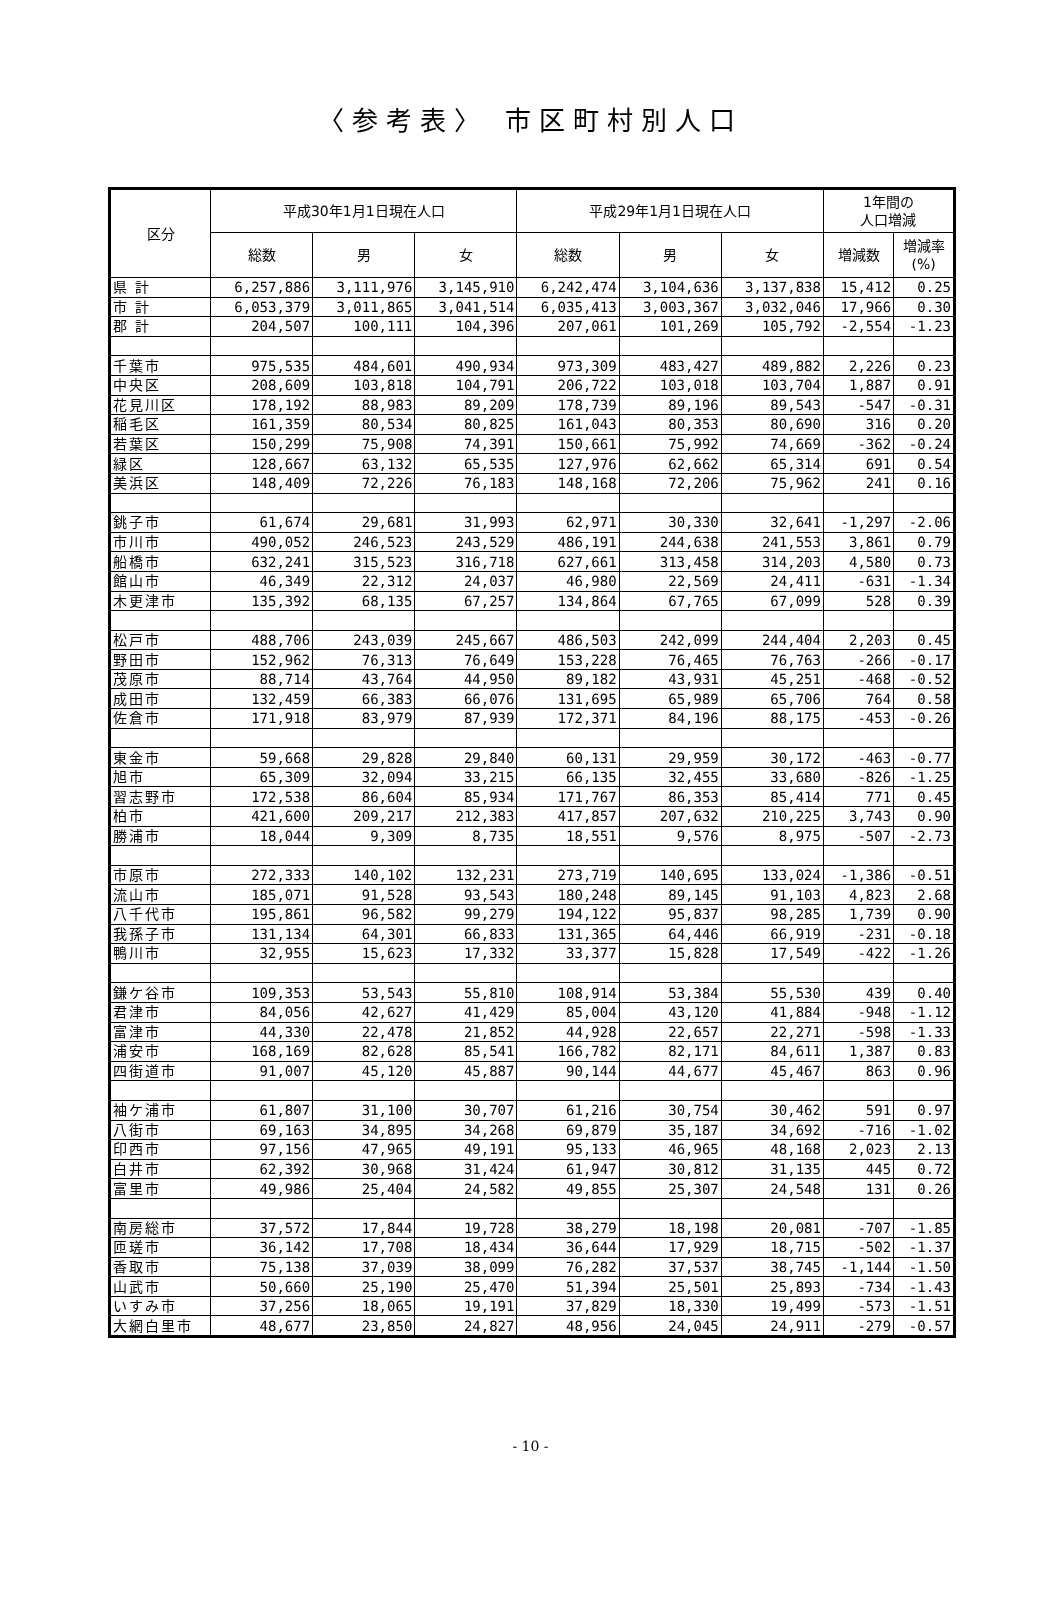〈参考表〉 市区町村別人口
| 区分 | 平成30年1月1日現在人口 | | | 平成29年1月1日現在人口 | | | 1年間の 人口増減 | |
| --- | --- | --- | --- | --- | --- | --- | --- | --- |
| | 総数 | 男 | 女 | 総数 | 男 | 女 | 増減数 | 増減率 (%) |
| 県 計 | 6,257,886 | 3,111,976 | 3,145,910 | 6,242,474 | 3,104,636 | 3,137,838 | 15,412 | 0.25 |
| 市 計 | 6,053,379 | 3,011,865 | 3,041,514 | 6,035,413 | 3,003,367 | 3,032,046 | 17,966 | 0.30 |
| 郡 計 | 204,507 | 100,111 | 104,396 | 207,061 | 101,269 | 105,792 | -2,554 | -1.23 |
| 千葉市 | 975,535 | 484,601 | 490,934 | 973,309 | 483,427 | 489,882 | 2,226 | 0.23 |
| 中央区 | 208,609 | 103,818 | 104,791 | 206,722 | 103,018 | 103,704 | 1,887 | 0.91 |
| 花見川区 | 178,192 | 88,983 | 89,209 | 178,739 | 89,196 | 89,543 | -547 | -0.31 |
| 稲毛区 | 161,359 | 80,534 | 80,825 | 161,043 | 80,353 | 80,690 | 316 | 0.20 |
| 若葉区 | 150,299 | 75,908 | 74,391 | 150,661 | 75,992 | 74,669 | -362 | -0.24 |
| 緑区 | 128,667 | 63,132 | 65,535 | 127,976 | 62,662 | 65,314 | 691 | 0.54 |
| 美浜区 | 148,409 | 72,226 | 76,183 | 148,168 | 72,206 | 75,962 | 241 | 0.16 |
| 銚子市 | 61,674 | 29,681 | 31,993 | 62,971 | 30,330 | 32,641 | -1,297 | -2.06 |
| 市川市 | 490,052 | 246,523 | 243,529 | 486,191 | 244,638 | 241,553 | 3,861 | 0.79 |
| 船橋市 | 632,241 | 315,523 | 316,718 | 627,661 | 313,458 | 314,203 | 4,580 | 0.73 |
| 館山市 | 46,349 | 22,312 | 24,037 | 46,980 | 22,569 | 24,411 | -631 | -1.34 |
| 木更津市 | 135,392 | 68,135 | 67,257 | 134,864 | 67,765 | 67,099 | 528 | 0.39 |
| 松戸市 | 488,706 | 243,039 | 245,667 | 486,503 | 242,099 | 244,404 | 2,203 | 0.45 |
| 野田市 | 152,962 | 76,313 | 76,649 | 153,228 | 76,465 | 76,763 | -266 | -0.17 |
| 茂原市 | 88,714 | 43,764 | 44,950 | 89,182 | 43,931 | 45,251 | -468 | -0.52 |
| 成田市 | 132,459 | 66,383 | 66,076 | 131,695 | 65,989 | 65,706 | 764 | 0.58 |
| 佐倉市 | 171,918 | 83,979 | 87,939 | 172,371 | 84,196 | 88,175 | -453 | -0.26 |
| 東金市 | 59,668 | 29,828 | 29,840 | 60,131 | 29,959 | 30,172 | -463 | -0.77 |
| 旭市 | 65,309 | 32,094 | 33,215 | 66,135 | 32,455 | 33,680 | -826 | -1.25 |
| 習志野市 | 172,538 | 86,604 | 85,934 | 171,767 | 86,353 | 85,414 | 771 | 0.45 |
| 柏市 | 421,600 | 209,217 | 212,383 | 417,857 | 207,632 | 210,225 | 3,743 | 0.90 |
| 勝浦市 | 18,044 | 9,309 | 8,735 | 18,551 | 9,576 | 8,975 | -507 | -2.73 |
| 市原市 | 272,333 | 140,102 | 132,231 | 273,719 | 140,695 | 133,024 | -1,386 | -0.51 |
| 流山市 | 185,071 | 91,528 | 93,543 | 180,248 | 89,145 | 91,103 | 4,823 | 2.68 |
| 八千代市 | 195,861 | 96,582 | 99,279 | 194,122 | 95,837 | 98,285 | 1,739 | 0.90 |
| 我孫子市 | 131,134 | 64,301 | 66,833 | 131,365 | 64,446 | 66,919 | -231 | -0.18 |
| 鴨川市 | 32,955 | 15,623 | 17,332 | 33,377 | 15,828 | 17,549 | -422 | -1.26 |
| 鎌ケ谷市 | 109,353 | 53,543 | 55,810 | 108,914 | 53,384 | 55,530 | 439 | 0.40 |
| 君津市 | 84,056 | 42,627 | 41,429 | 85,004 | 43,120 | 41,884 | -948 | -1.12 |
| 富津市 | 44,330 | 22,478 | 21,852 | 44,928 | 22,657 | 22,271 | -598 | -1.33 |
| 浦安市 | 168,169 | 82,628 | 85,541 | 166,782 | 82,171 | 84,611 | 1,387 | 0.83 |
| 四街道市 | 91,007 | 45,120 | 45,887 | 90,144 | 44,677 | 45,467 | 863 | 0.96 |
| 袖ケ浦市 | 61,807 | 31,100 | 30,707 | 61,216 | 30,754 | 30,462 | 591 | 0.97 |
| 八街市 | 69,163 | 34,895 | 34,268 | 69,879 | 35,187 | 34,692 | -716 | -1.02 |
| 印西市 | 97,156 | 47,965 | 49,191 | 95,133 | 46,965 | 48,168 | 2,023 | 2.13 |
| 白井市 | 62,392 | 30,968 | 31,424 | 61,947 | 30,812 | 31,135 | 445 | 0.72 |
| 富里市 | 49,986 | 25,404 | 24,582 | 49,855 | 25,307 | 24,548 | 131 | 0.26 |
| 南房総市 | 37,572 | 17,844 | 19,728 | 38,279 | 18,198 | 20,081 | -707 | -1.85 |
| 匝瑳市 | 36,142 | 17,708 | 18,434 | 36,644 | 17,929 | 18,715 | -502 | -1.37 |
| 香取市 | 75,138 | 37,039 | 38,099 | 76,282 | 37,537 | 38,745 | -1,144 | -1.50 |
| 山武市 | 50,660 | 25,190 | 25,470 | 51,394 | 25,501 | 25,893 | -734 | -1.43 |
| いすみ市 | 37,256 | 18,065 | 19,191 | 37,829 | 18,330 | 19,499 | -573 | -1.51 |
| 大網白里市 | 48,677 | 23,850 | 24,827 | 48,956 | 24,045 | 24,911 | -279 | -0.57 |
- 10 -